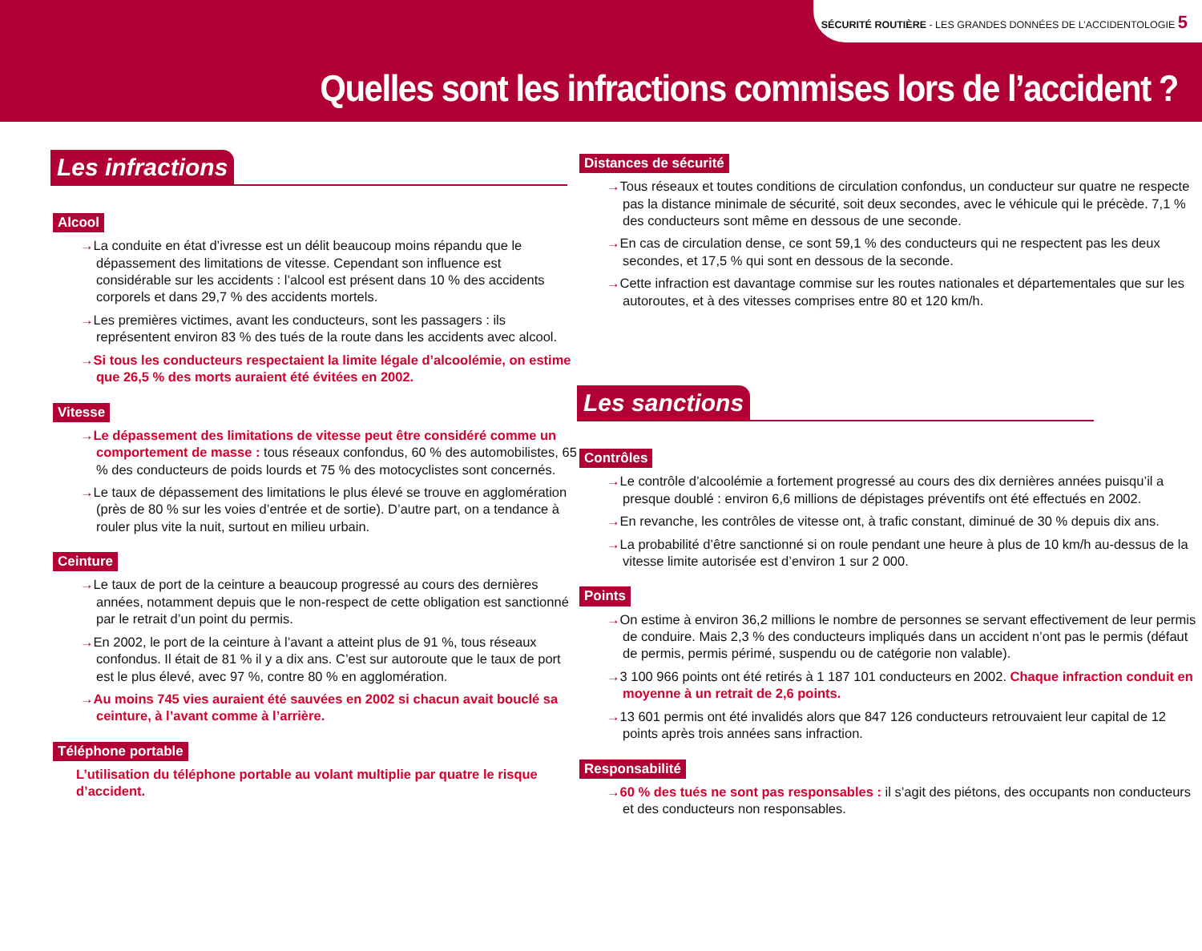SÉCURITÉ ROUTIÈRE - LES GRANDES DONNÉES DE L’ACCIDENTOLOGIE 5
Quelles sont les infractions commises lors de l’accident ?
Les infractions
Alcool
→La conduite en état d’ivresse est un délit beaucoup moins répandu que le dépassement des limitations de vitesse. Cependant son influence est considérable sur les accidents : l’alcool est présent dans 10 % des accidents corporels et dans 29,7 % des accidents mortels.
→Les premières victimes, avant les conducteurs, sont les passagers : ils représentent environ 83 % des tués de la route dans les accidents avec alcool.
→Si tous les conducteurs respectaient la limite légale d’alcoolémie, on estime que 26,5 % des morts auraient été évitées en 2002.
Vitesse
→Le dépassement des limitations de vitesse peut être considéré comme un comportement de masse : tous réseaux confondus, 60 % des automobilistes, 65 % des conducteurs de poids lourds et 75 % des motocyclistes sont concernés.
→Le taux de dépassement des limitations le plus élevé se trouve en agglomération (près de 80 % sur les voies d’entrée et de sortie). D’autre part, on a tendance à rouler plus vite la nuit, surtout en milieu urbain.
Ceinture
→Le taux de port de la ceinture a beaucoup progressé au cours des dernières années, notamment depuis que le non-respect de cette obligation est sanctionné par le retrait d’un point du permis.
→En 2002, le port de la ceinture à l’avant a atteint plus de 91 %, tous réseaux confondus. Il était de 81 % il y a dix ans. C’est sur autoroute que le taux de port est le plus élevé, avec 97 %, contre 80 % en agglomération.
→Au moins 745 vies auraient été sauvées en 2002 si chacun avait bouclé sa ceinture, à l’avant comme à l’arrière.
Téléphone portable
L’utilisation du téléphone portable au volant multiplie par quatre le risque d’accident.
Distances de sécurité
→Tous réseaux et toutes conditions de circulation confondus, un conducteur sur quatre ne respecte pas la distance minimale de sécurité, soit deux secondes, avec le véhicule qui le précède. 7,1 % des conducteurs sont même en dessous de une seconde.
→En cas de circulation dense, ce sont 59,1 % des conducteurs qui ne respectent pas les deux secondes, et 17,5 % qui sont en dessous de la seconde.
→Cette infraction est davantage commise sur les routes nationales et départementales que sur les autoroutes, et à des vitesses comprises entre 80 et 120 km/h.
Les sanctions
Contrôles
→Le contrôle d’alcoolémie a fortement progressé au cours des dix dernières années puisqu’il a presque doublé : environ 6,6 millions de dépistages préventifs ont été effectués en 2002.
→En revanche, les contrôles de vitesse ont, à trafic constant, diminué de 30 % depuis dix ans.
→La probabilité d’être sanctionné si on roule pendant une heure à plus de 10 km/h au-dessus de la vitesse limite autorisée est d’environ 1 sur 2 000.
Points
→On estime à environ 36,2 millions le nombre de personnes se servant effectivement de leur permis de conduire. Mais 2,3 % des conducteurs impliqués dans un accident n’ont pas le permis (défaut de permis, permis périmé, suspendu ou de catégorie non valable).
→3 100 966 points ont été retirés à 1 187 101 conducteurs en 2002. Chaque infraction conduit en moyenne à un retrait de 2,6 points.
→13 601 permis ont été invalidés alors que 847 126 conducteurs retrouvaient leur capital de 12 points après trois années sans infraction.
Responsabilité
→60 % des tués ne sont pas responsables : il s’agit des piétons, des occupants non conducteurs et des conducteurs non responsables.